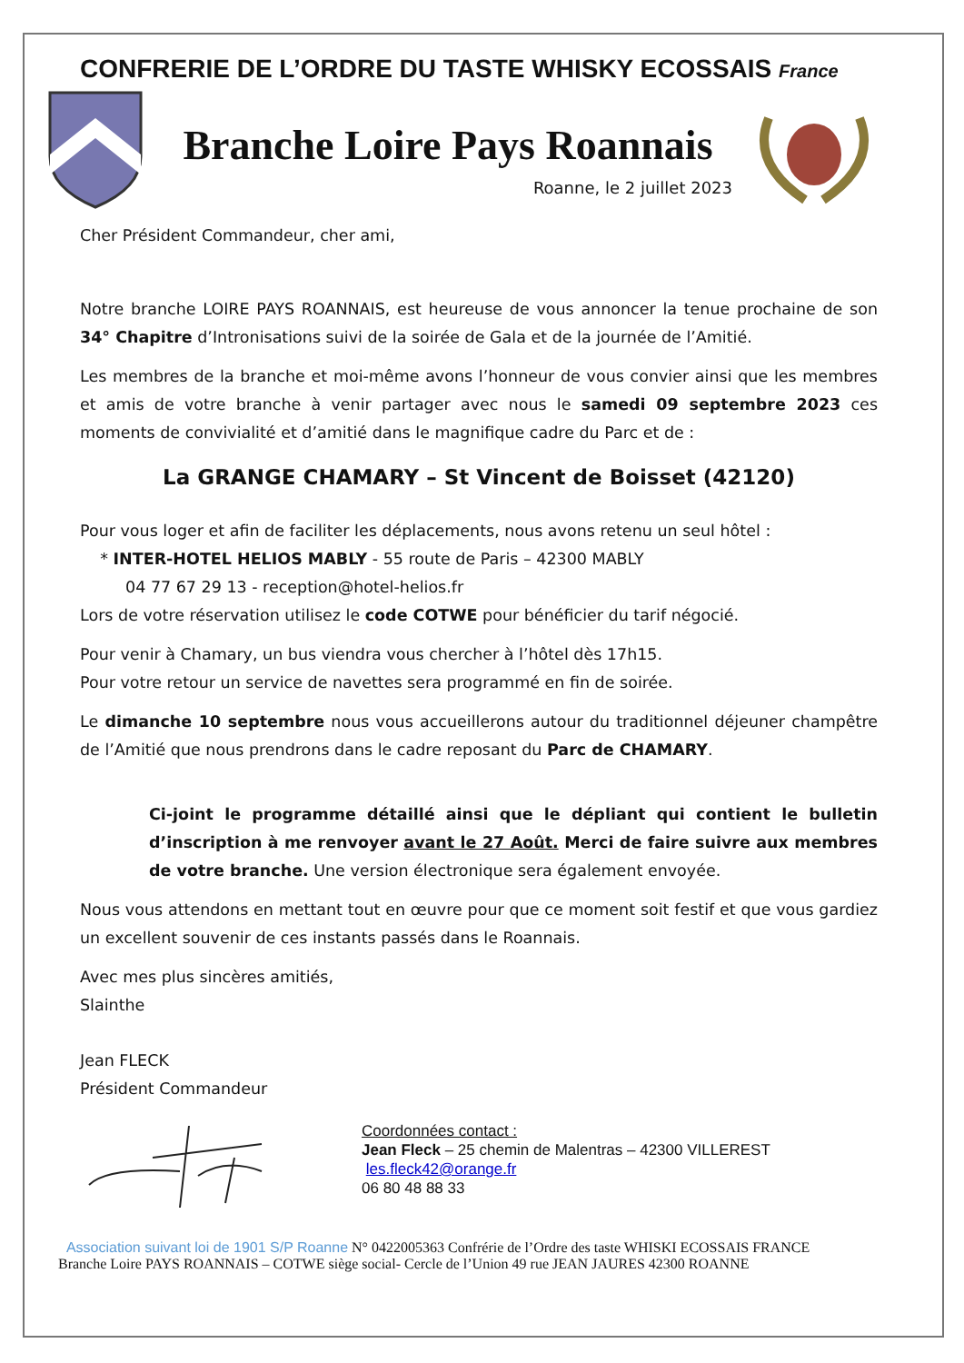CONFRERIE DE L’ORDRE DU TASTE WHISKY ECOSSAIS France
Branche Loire Pays Roannais
Roanne, le 2 juillet 2023
Cher Président Commandeur, cher ami,
Notre branche LOIRE PAYS ROANNAIS, est heureuse de vous annoncer la tenue prochaine de son 34° Chapitre d’Intronisations suivi de la soirée de Gala et de la journée de l’Amitié.
Les membres de la branche et moi-même avons l’honneur de vous convier ainsi que les membres et amis de votre branche à venir partager avec nous le samedi 09 septembre 2023 ces moments de convivialité et d’amitié dans le magnifique cadre du Parc et de :
La GRANGE CHAMARY – St Vincent de Boisset (42120)
Pour vous loger et afin de faciliter les déplacements, nous avons retenu un seul hôtel :
* INTER-HOTEL HELIOS MABLY - 55 route de Paris – 42300 MABLY
04 77 67 29 13 - reception@hotel-helios.fr
Lors de votre réservation utilisez le code COTWE pour bénéficier du tarif négocié.
Pour venir à Chamary, un bus viendra vous chercher à l’hôtel dès 17h15.
Pour votre retour un service de navettes sera programmé en fin de soirée.
Le dimanche 10 septembre nous vous accueillerons autour du traditionnel déjeuner champêtre de l’Amitié que nous prendrons dans le cadre reposant du Parc de CHAMARY.
Ci-joint le programme détaillé ainsi que le dépliant qui contient le bulletin d’inscription à me renvoyer avant le 27 Août. Merci de faire suivre aux membres de votre branche. Une version électronique sera également envoyée.
Nous vous attendons en mettant tout en œuvre pour que ce moment soit festif et que vous gardiez un excellent souvenir de ces instants passés dans le Roannais.
Avec mes plus sincères amitiés,
Slainthe
Jean FLECK
Président Commandeur
Coordonnées contact :
Jean Fleck – 25 chemin de Malentras – 42300 VILLEREST
les.fleck42@orange.fr
06 80 48 88 33
Association suivant loi de 1901 S/P Roanne N° 0422005363 Confrérie de l’Ordre des taste WHISKI ECOSSAIS FRANCE
Branche Loire PAYS ROANNAIS – COTWE siège social- Cercle de l’Union 49 rue JEAN JAURES 42300 ROANNE